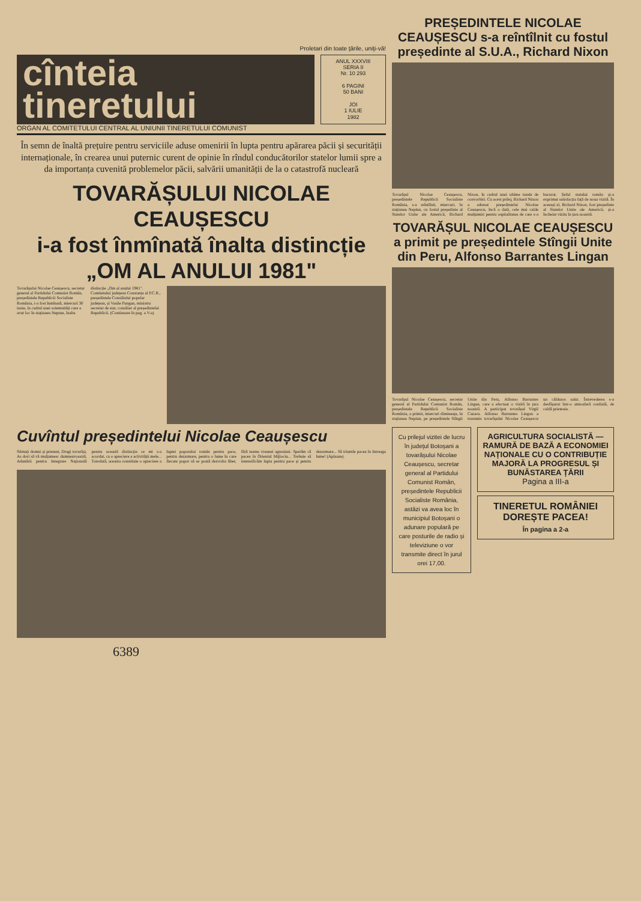Proletari din toate țările, uniți-vă!
cînteia
tineretului
ANUL XXXVIII
SERIA II
Nr. 10 293
6 PAGINI
50 BANI
JOI
1 IULIE
1982
ORGAN AL COMITETULUI CENTRAL AL UNIUNII TINERETULUI COMUNIST
În semn de înaltă prețuire pentru serviciile aduse omenirii în lupta pentru apărarea păcii și securității internaționale, în crearea unui puternic curent de opinie în rîndul conducătorilor statelor lumii spre a da importanța cuvenită problemelor păcii, salvării umanității de la o catastrofă nucleară
TOVARĂȘULUI NICOLAE CEAUȘESCU
i-a fost înmînată înalta distincție
„OM AL ANULUI 1981"
Tovarășului Nicolae Ceaușescu, secretar general al Partidului Comunist Român, președintele Republicii Socialiste România, i-a fost înmînată, miercuri 30 iunie, în cadrul unei solemnități care a avut loc în stațiunea Neptun, înalta distincție „Om al anului 1981". Comitetului județean Constanța al P.C.R., președintele Consiliului popular județean, și Vasile Pungan, ministru secretar de stat, consilier al președintelui Republicii. (Continuare în pag. a V-a)
Cuvîntul președintelui Nicolae Ceaușescu
Stimați domni și prieteni, Dragi tovarăși, As dori să vă mulțumesc dumneavoastră, Adunării pentru Integrare Națională pentru această distincție ce mi s-a acordat, ca o apreciere a activității mele... Totodată, aceasta constituie o apreciere a luptei poporului român pentru pace, pentru dezarmare, pentru o lume în care fiecare popor să se poată dezvolta liber, fără teama vreunei agresiuni. Sperăm că pacea în Orientul Mijlociu... Trebuie să intensificăm lupta pentru pace și pentru dezarmare... Să triumfe pacea în întreaga lume! (Aplauze).
PREȘEDINTELE NICOLAE CEAUȘESCU s-a reîntîlnit cu fostul președinte al S.U.A., Richard Nixon
Tovarășul Nicolae Ceaușescu, președintele Republicii Socialiste România, s-a reîntîlnit, miercuri, în stațiunea Neptun, cu fostul președinte al Statelor Unite ale Americii, Richard Nixon, în cadrul unei ultime runde de convorbiri. Cu acest prilej, Richard Nixon a adresat președintelui Nicolae Ceaușescu, încă o dată, cele mai calde mulțumiri pentru ospitalitatea de care s-a bucurat. Șeful statului român și-a exprimat satisfacția față de noua vizită. În aceeași zi, Richard Nixon, fost președinte al Statelor Unite ale Americii, și-a încheiat vizita în țara noastră.
TOVARĂȘUL NICOLAE CEAUȘESCU a primit pe președintele Stîngii Unite din Peru, Alfonso Barrantes Lingan
Tovarășul Nicolae Ceaușescu, secretar general al Partidului Comunist Român, președintele Republicii Socialiste România, a primit, miercuri dimineața, în stațiunea Neptun, pe președintele Stîngii Unite din Peru, Alfonso Barrantes Lingan, care a efectuat o vizită în țara noastră. A participat tovarășul Virgil Cazacu. Alfonso Barrantes Lingan a transmis tovarășului Nicolae Ceaușescu un călduros salut. Întrevederea s-a desfășurat într-o atmosferă cordială, de caldă prietenie.
Cu prilejul vizitei de lucru în județul Botoșani a tovarășului Nicolae Ceaușescu, secretar general al Partidului Comunist Român, președintele Republicii Socialiste România, astăzi va avea loc în municipiul Botoșani o adunare populară pe care posturile de radio și televiziune o vor transmite direct în jurul orei 17,00.
AGRICULTURA SOCIALISTĂ — RAMURĂ DE BAZĂ A ECONOMIEI NAȚIONALE CU O CONTRIBUȚIE MAJORĂ LA PROGRESUL ȘI BUNĂSTAREA ȚĂRII
Pagina a III-a
TINERETUL ROMÂNIEI DOREȘTE PACEA!
În pagina a 2-a
6389